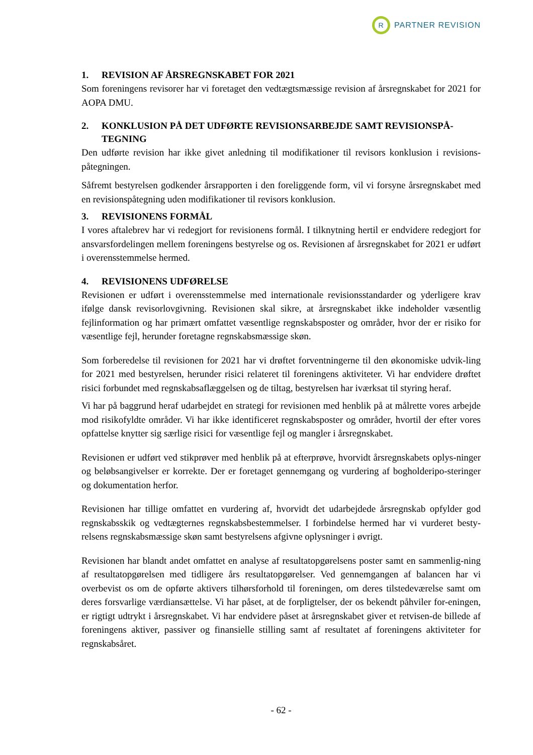R
PARTNER REVISION
1. REVISION AF ÅRSREGNSKABET FOR 2021
Som foreningens revisorer har vi foretaget den vedtægtsmæssige revision af årsregnskabet for 2021 for AOPA DMU.
2. KONKLUSION PÅ DET UDFØRTE REVISIONSARBEJDE SAMT REVISIONSPÅ-
TEGNING
Den udførte revision har ikke givet anledning til modifikationer til revisors konklusion i revisions-påtegningen.
Såfremt bestyrelsen godkender årsrapporten i den foreliggende form, vil vi forsyne årsregnskabet med en revisionspåtegning uden modifikationer til revisors konklusion.
3. REVISIONENS FORMÅL
I vores aftalebrev har vi redegjort for revisionens formål. I tilknytning hertil er endvidere redegjort for ansvarsfordelingen mellem foreningens bestyrelse og os. Revisionen af årsregnskabet for 2021 er udført i overensstemmelse hermed.
4. REVISIONENS UDFØRELSE
Revisionen er udført i overensstemmelse med internationale revisionsstandarder og yderligere krav ifølge dansk revisorlovgivning. Revisionen skal sikre, at årsregnskabet ikke indeholder væsentlig fejlinformation og har primært omfattet væsentlige regnskabsposter og områder, hvor der er risiko for væsentlige fejl, herunder foretagne regnskabsmæssige skøn.
Som forberedelse til revisionen for 2021 har vi drøftet forventningerne til den økonomiske udvik-ling for 2021 med bestyrelsen, herunder risici relateret til foreningens aktiviteter. Vi har endvidere drøftet risici forbundet med regnskabsaflæggelsen og de tiltag, bestyrelsen har iværksat til styring heraf.
Vi har på baggrund heraf udarbejdet en strategi for revisionen med henblik på at målrette vores arbejde mod risikofyldte områder. Vi har ikke identificeret regnskabsposter og områder, hvortil der efter vores opfattelse knytter sig særlige risici for væsentlige fejl og mangler i årsregnskabet.
Revisionen er udført ved stikprøver med henblik på at efterprøve, hvorvidt årsregnskabets oplys-ninger og beløbsangivelser er korrekte. Der er foretaget gennemgang og vurdering af bogholderipo-steringer og dokumentation herfor.
Revisionen har tillige omfattet en vurdering af, hvorvidt det udarbejdede årsregnskab opfylder god regnskabsskik og vedtægternes regnskabsbestemmelser. I forbindelse hermed har vi vurderet besty-relsens regnskabsmæssige skøn samt bestyrelsens afgivne oplysninger i øvrigt.
Revisionen har blandt andet omfattet en analyse af resultatopgørelsens poster samt en sammenlig-ning af resultatopgørelsen med tidligere års resultatopgørelser. Ved gennemgangen af balancen har vi overbevist os om de opførte aktivers tilhørsforhold til foreningen, om deres tilstedeværelse samt om deres forsvarlige værdiansættelse. Vi har påset, at de forpligtelser, der os bekendt påhviler for-eningen, er rigtigt udtrykt i årsregnskabet. Vi har endvidere påset at årsregnskabet giver et retvisen-de billede af foreningens aktiver, passiver og finansielle stilling samt af resultatet af foreningens aktiviteter for regnskabsåret.
- 62 -